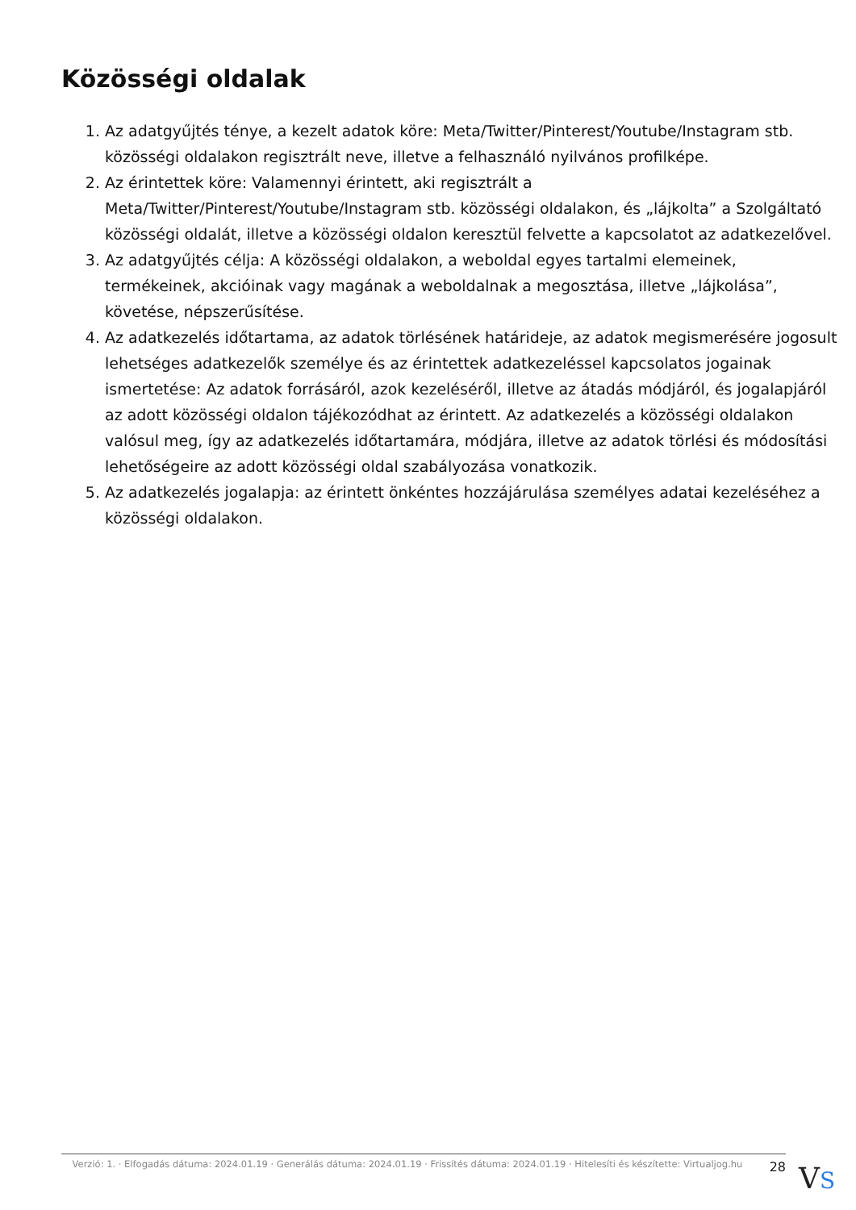Közösségi oldalak
1. Az adatgyűjtés ténye, a kezelt adatok köre: Meta/Twitter/Pinterest/Youtube/Instagram stb. közösségi oldalakon regisztrált neve, illetve a felhasználó nyilvános profilképe.
2. Az érintettek köre: Valamennyi érintett, aki regisztrált a Meta/Twitter/Pinterest/Youtube/Instagram stb. közösségi oldalakon, és „lájkolta” a Szolgáltató közösségi oldalát, illetve a közösségi oldalon keresztül felvette a kapcsolatot az adatkezelővel.
3. Az adatgyűjtés célja: A közösségi oldalakon, a weboldal egyes tartalmi elemeinek, termékeinek, akcióinak vagy magának a weboldalnak a megosztása, illetve „lájkolása”, követése, népszerűsítése.
4. Az adatkezelés időtartama, az adatok törlésének határideje, az adatok megismerésére jogosult lehetséges adatkezelők személye és az érintettek adatkezeléssel kapcsolatos jogainak ismertetése: Az adatok forrásáról, azok kezeléséről, illetve az átadás módjáról, és jogalapjáról az adott közösségi oldalon tájékozódhat az érintett. Az adatkezelés a közösségi oldalakon valósul meg, így az adatkezelés időtartamára, módjára, illetve az adatok törlési és módosítási lehetőségeire az adott közösségi oldal szabályozása vonatkozik.
5. Az adatkezelés jogalapja: az érintett önkéntes hozzájárulása személyes adatai kezeléséhez a közösségi oldalakon.
Verzió: 1. · Elfogadás dátuma: 2024.01.19 · Generálás dátuma: 2024.01.19 · Frissítés dátuma: 2024.01.19 · Hitelesíti és készítette: Virtualjog.hu
28
VS